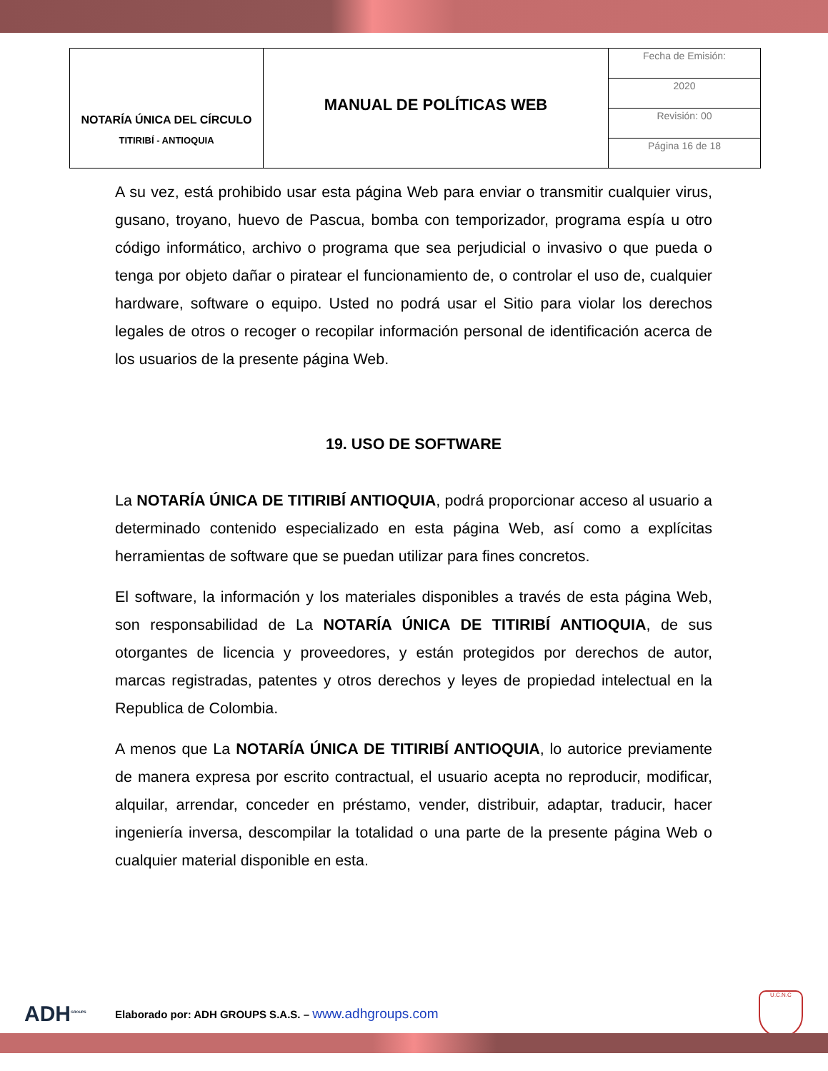| NOTARÍA ÚNICA DEL CÍRCULO TITIRIBÍ - ANTIOQUIA | MANUAL DE POLÍTICAS WEB | Fecha de Emisión: |
| | | 2020 |
| | | Revisión: 00 |
| | | Página 16 de 18 |
A su vez, está prohibido usar esta página Web para enviar o transmitir cualquier virus, gusano, troyano, huevo de Pascua, bomba con temporizador, programa espía u otro código informático, archivo o programa que sea perjudicial o invasivo o que pueda o tenga por objeto dañar o piratear el funcionamiento de, o controlar el uso de, cualquier hardware, software o equipo. Usted no podrá usar el Sitio para violar los derechos legales de otros o recoger o recopilar información personal de identificación acerca de los usuarios de la presente página Web.
19. USO DE SOFTWARE
La NOTARÍA ÚNICA DE TITIRIBÍ ANTIOQUIA, podrá proporcionar acceso al usuario a determinado contenido especializado en esta página Web, así como a explícitas herramientas de software que se puedan utilizar para fines concretos.
El software, la información y los materiales disponibles a través de esta página Web, son responsabilidad de La NOTARÍA ÚNICA DE TITIRIBÍ ANTIOQUIA, de sus otorgantes de licencia y proveedores, y están protegidos por derechos de autor, marcas registradas, patentes y otros derechos y leyes de propiedad intelectual en la Republica de Colombia.
A menos que La NOTARÍA ÚNICA DE TITIRIBÍ ANTIOQUIA, lo autorice previamente de manera expresa por escrito contractual, el usuario acepta no reproducir, modificar, alquilar, arrendar, conceder en préstamo, vender, distribuir, adaptar, traducir, hacer ingeniería inversa, descompilar la totalidad o una parte de la presente página Web o cualquier material disponible en esta.
ADH<sup>GROUPS</sup>
Elaborado por: ADH GROUPS S.A.S. – www.adhgroups.com
U.C.N.C